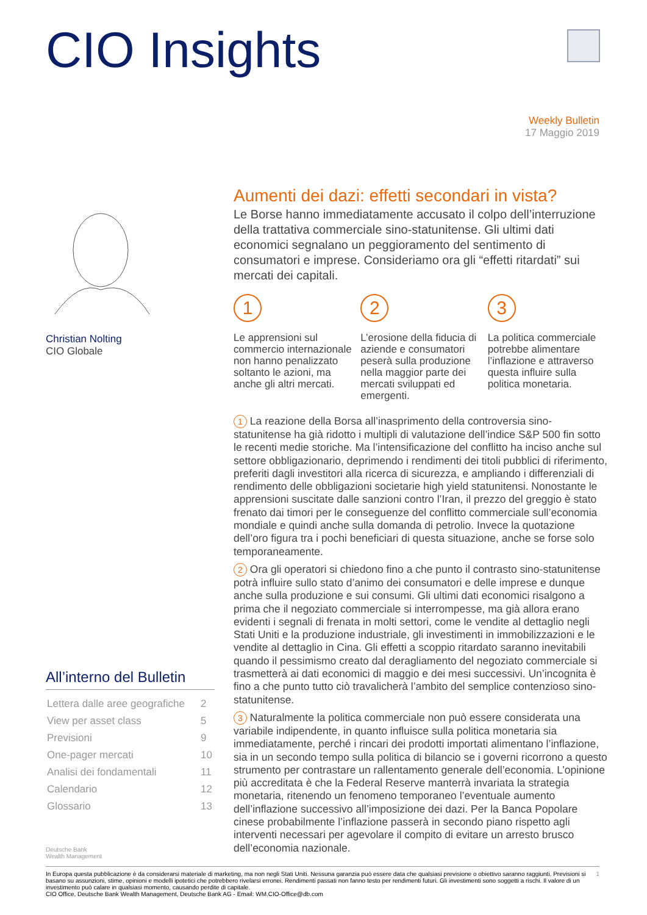CIO Insights
Weekly Bulletin
17 Maggio 2019
Christian Nolting
CIO Globale
All’interno del Bulletin
| Lettera dalle aree geografiche | 2 |
| View per asset class | 5 |
| Previsioni | 9 |
| One-pager mercati | 10 |
| Analisi dei fondamentali | 11 |
| Calendario | 12 |
| Glossario | 13 |
Deutsche Bank
Wealth Management
Aumenti dei dazi: effetti secondari in vista?
Le Borse hanno immediatamente accusato il colpo dell’interruzione della trattativa commerciale sino-statunitense. Gli ultimi dati economici segnalano un peggioramento del sentimento di consumatori e imprese. Consideriamo ora gli “effetti ritardati” sui mercati dei capitali.
1
Le apprensioni sul commercio internazionale non hanno penalizzato soltanto le azioni, ma anche gli altri mercati.
2
L’erosione della fiducia di aziende e consumatori peserà sulla produzione nella maggior parte dei mercati sviluppati ed emergenti.
3
La politica commerciale potrebbe alimentare l’inflazione e attraverso questa influire sulla politica monetaria.
1 La reazione della Borsa all’inasprimento della controversia sino-statunitense ha già ridotto i multipli di valutazione dell’indice S&P 500 fin sotto le recenti medie storiche. Ma l’intensificazione del conflitto ha inciso anche sul settore obbligazionario, deprimendo i rendimenti dei titoli pubblici di riferimento, preferiti dagli investitori alla ricerca di sicurezza, e ampliando i differenziali di rendimento delle obbligazioni societarie high yield statunitensi. Nonostante le apprensioni suscitate dalle sanzioni contro l’Iran, il prezzo del greggio è stato frenato dai timori per le conseguenze del conflitto commerciale sull’economia mondiale e quindi anche sulla domanda di petrolio. Invece la quotazione dell’oro figura tra i pochi beneficiari di questa situazione, anche se forse solo temporaneamente.
2 Ora gli operatori si chiedono fino a che punto il contrasto sino-statunitense potrà influire sullo stato d’animo dei consumatori e delle imprese e dunque anche sulla produzione e sui consumi. Gli ultimi dati economici risalgono a prima che il negoziato commerciale si interrompesse, ma già allora erano evidenti i segnali di frenata in molti settori, come le vendite al dettaglio negli Stati Uniti e la produzione industriale, gli investimenti in immobilizzazioni e le vendite al dettaglio in Cina. Gli effetti a scoppio ritardato saranno inevitabili quando il pessimismo creato dal deragliamento del negoziato commerciale si trasmetterà ai dati economici di maggio e dei mesi successivi. Un’incognita è fino a che punto tutto ciò travalicherà l’ambito del semplice contenzioso sino-statunitense.
3 Naturalmente la politica commerciale non può essere considerata una variabile indipendente, in quanto influisce sulla politica monetaria sia immediatamente, perché i rincari dei prodotti importati alimentano l’inflazione, sia in un secondo tempo sulla politica di bilancio se i governi ricorrono a questo strumento per contrastare un rallentamento generale dell’economia. L’opinione più accreditata è che la Federal Reserve manterrà invariata la strategia monetaria, ritenendo un fenomeno temporaneo l’eventuale aumento dell’inflazione successivo all’imposizione dei dazi. Per la Banca Popolare cinese probabilmente l’inflazione passerà in secondo piano rispetto agli interventi necessari per agevolare il compito di evitare un arresto brusco dell’economia nazionale.
1 In Europa questa pubblicazione è da considerarsi materiale di marketing, ma non negli Stati Uniti. Nessuna garanzia può essere data che qualsiasi previsione o obiettivo saranno raggiunti. Previsioni si basano su assunzioni, stime, opinioni e modelli ipotetici che potrebbero rivelarsi erronei. Rendimenti passati non fanno testo per rendimenti futuri. Gli investimenti sono soggetti a rischi. Il valore di un investimento può calare in qualsiasi momento, causando perdite di capitale.
CIO Office, Deutsche Bank Wealth Management, Deutsche Bank AG - Email: WM.CIO-Office@db.com